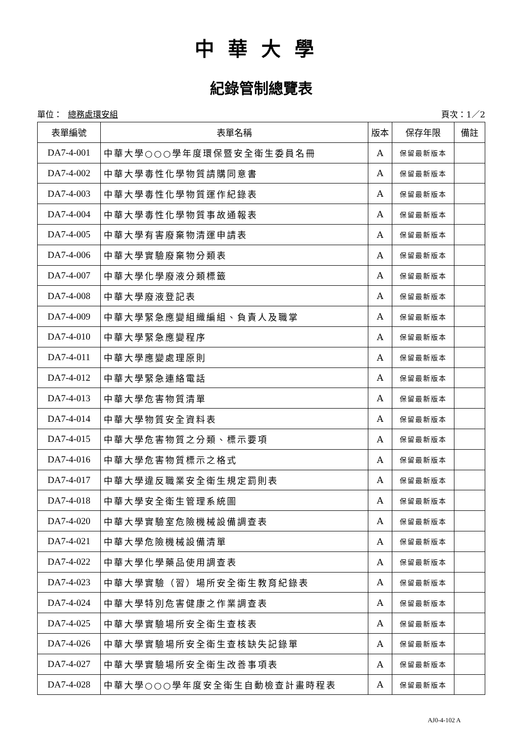中華大學
紀錄管制總覽表
單位： 總務處環安組 頁次：1／2
| 表單編號 | 表單名稱 | 版本 | 保存年限 | 備註 |
| --- | --- | --- | --- | --- |
| DA7-4-001 | 中華大學○○○學年度環保暨安全衛生委員名冊 | A | 保留最新版本 | |
| DA7-4-002 | 中華大學毒性化學物質請購同意書 | A | 保留最新版本 | |
| DA7-4-003 | 中華大學毒性化學物質運作紀錄表 | A | 保留最新版本 | |
| DA7-4-004 | 中華大學毒性化學物質事故通報表 | A | 保留最新版本 | |
| DA7-4-005 | 中華大學有害廢棄物清運申請表 | A | 保留最新版本 | |
| DA7-4-006 | 中華大學實驗廢棄物分類表 | A | 保留最新版本 | |
| DA7-4-007 | 中華大學化學廢液分類標籤 | A | 保留最新版本 | |
| DA7-4-008 | 中華大學廢液登記表 | A | 保留最新版本 | |
| DA7-4-009 | 中華大學緊急應變組織編組、負責人及職掌 | A | 保留最新版本 | |
| DA7-4-010 | 中華大學緊急應變程序 | A | 保留最新版本 | |
| DA7-4-011 | 中華大學應變處理原則 | A | 保留最新版本 | |
| DA7-4-012 | 中華大學緊急連絡電話 | A | 保留最新版本 | |
| DA7-4-013 | 中華大學危害物質清單 | A | 保留最新版本 | |
| DA7-4-014 | 中華大學物質安全資料表 | A | 保留最新版本 | |
| DA7-4-015 | 中華大學危害物質之分類、標示要項 | A | 保留最新版本 | |
| DA7-4-016 | 中華大學危害物質標示之格式 | A | 保留最新版本 | |
| DA7-4-017 | 中華大學違反職業安全衛生規定罰則表 | A | 保留最新版本 | |
| DA7-4-018 | 中華大學安全衛生管理系統圖 | A | 保留最新版本 | |
| DA7-4-020 | 中華大學實驗室危險機械設備調查表 | A | 保留最新版本 | |
| DA7-4-021 | 中華大學危險機械設備清單 | A | 保留最新版本 | |
| DA7-4-022 | 中華大學化學藥品使用調查表 | A | 保留最新版本 | |
| DA7-4-023 | 中華大學實驗（習）場所安全衛生教育紀錄表 | A | 保留最新版本 | |
| DA7-4-024 | 中華大學特別危害健康之作業調查表 | A | 保留最新版本 | |
| DA7-4-025 | 中華大學實驗場所安全衛生查核表 | A | 保留最新版本 | |
| DA7-4-026 | 中華大學實驗場所安全衛生查核缺失記錄單 | A | 保留最新版本 | |
| DA7-4-027 | 中華大學實驗場所安全衛生改善事項表 | A | 保留最新版本 | |
| DA7-4-028 | 中華大學○○○學年度安全衛生自動檢查計畫時程表 | A | 保留最新版本 | |
AJ0-4-102 A